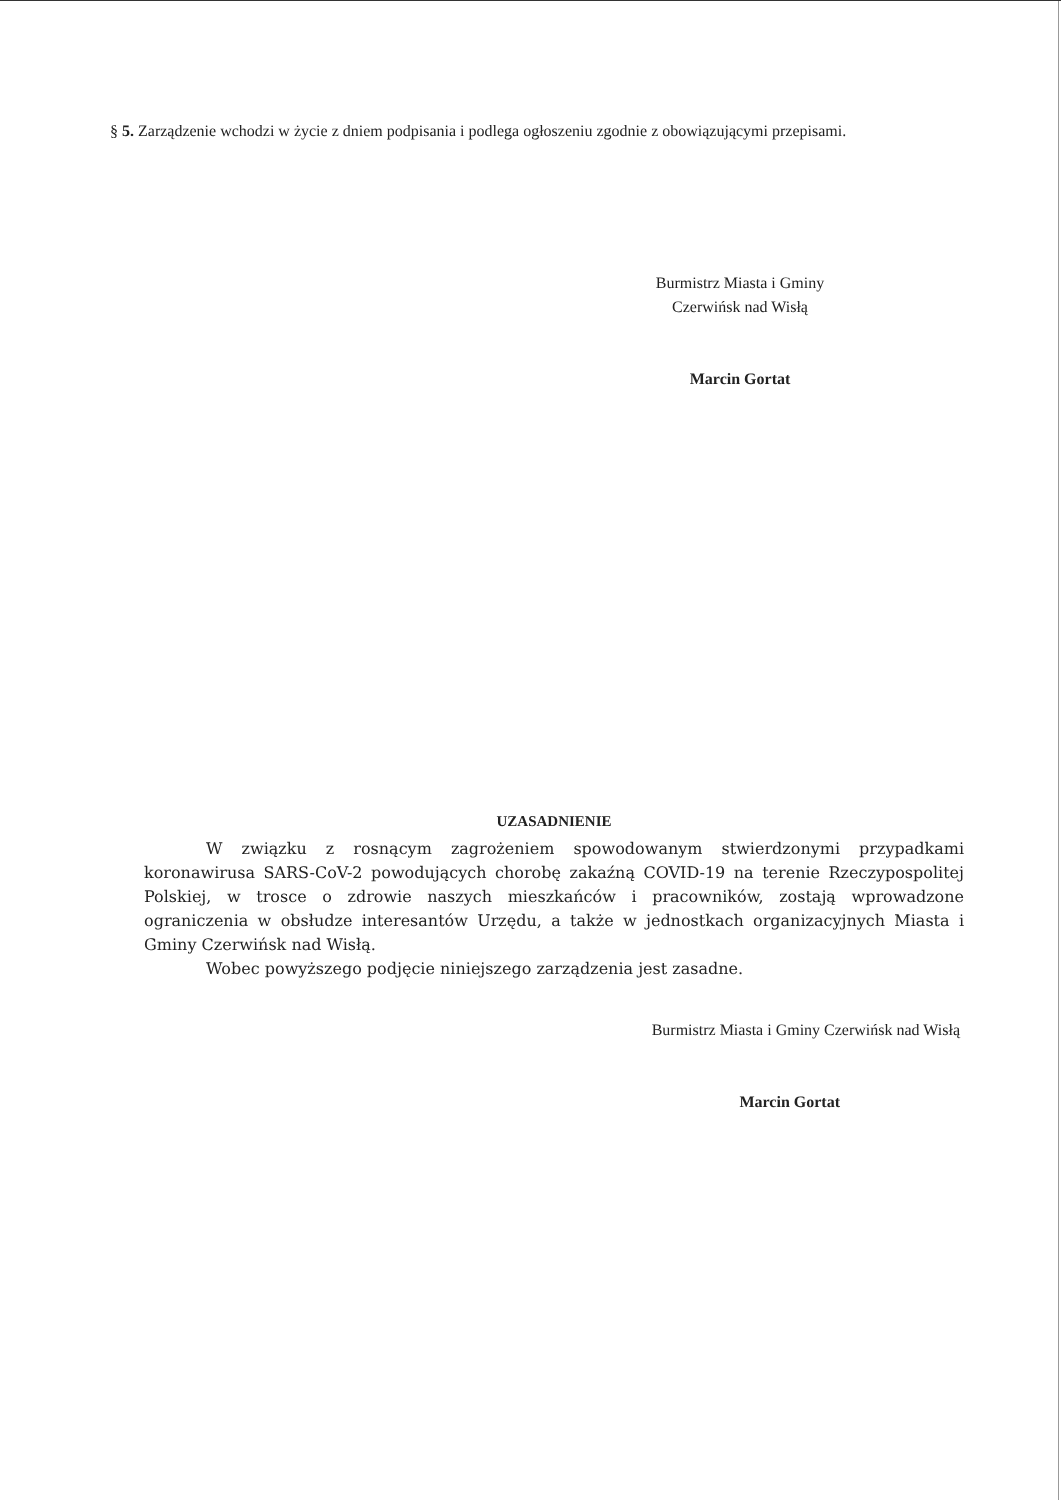§ 5. Zarządzenie wchodzi w życie z dniem podpisania i podlega ogłoszeniu zgodnie z obowiązującymi przepisami.
Burmistrz Miasta i Gminy
Czerwińsk nad Wisłą
Marcin Gortat
UZASADNIENIE
W związku z rosnącym zagrożeniem spowodowanym stwierdzonymi przypadkami koronawirusa SARS-CoV-2 powodujących chorobę zakaźną COVID-19 na terenie Rzeczypospolitej Polskiej, w trosce o zdrowie naszych mieszkańców i pracowników, zostają wprowadzone ograniczenia w obsłudze interesantów Urzędu, a także w jednostkach organizacyjnych Miasta i Gminy Czerwińsk nad Wisłą.
Wobec powyższego podjęcie niniejszego zarządzenia jest zasadne.
Burmistrz Miasta i Gminy Czerwińsk nad Wisłą
Marcin Gortat